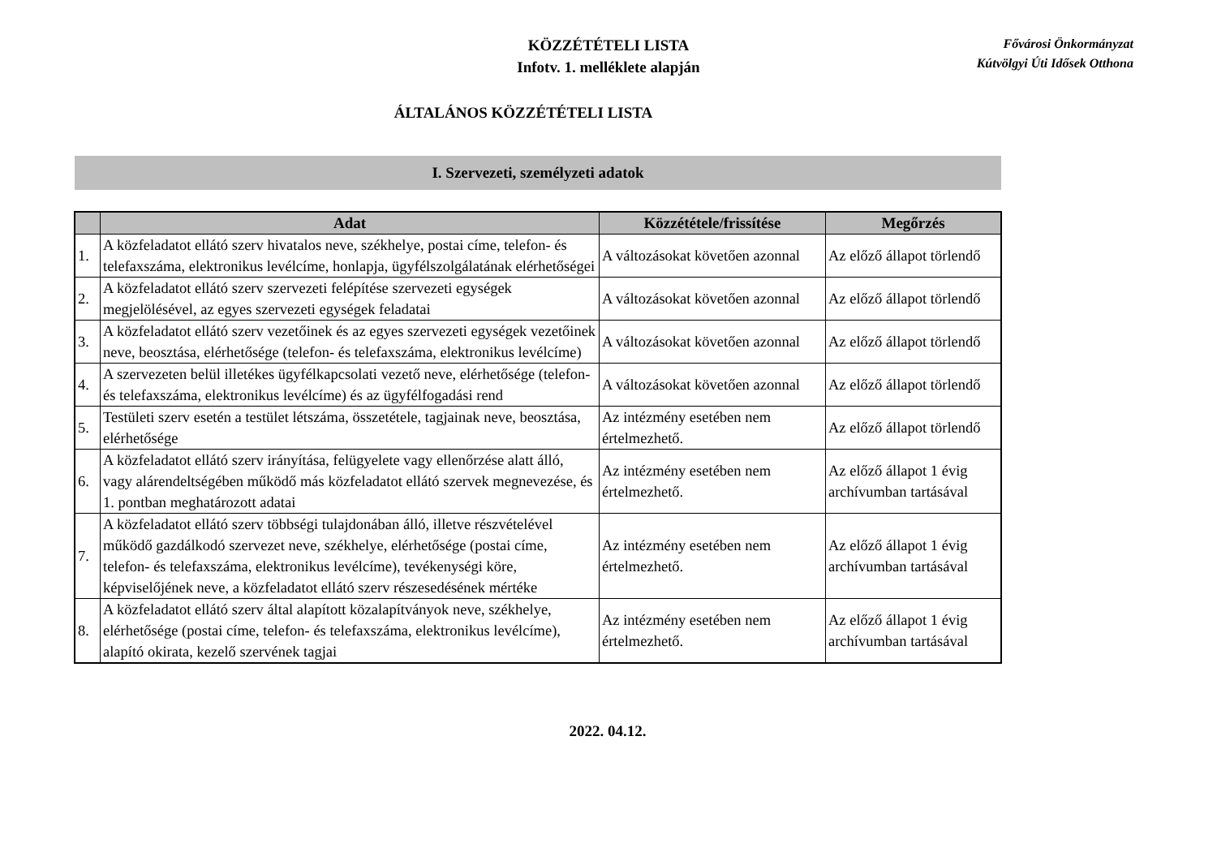KÖZZÉTÉTELI LISTA
Infotv. 1. melléklete alapján
Fővárosi Önkormányzat
Kútvölgyi Úti Idősek Otthona
ÁLTALÁNOS KÖZZÉTÉTELI LISTA
I. Szervezeti, személyzeti adatok
| | Adat | Közzététele/frissítése | Megőrzés |
| --- | --- | --- | --- |
| 1. | A közfeladatot ellátó szerv hivatalos neve, székhelye, postai címe, telefon- és telefaxszáma, elektronikus levélcíme, honlapja, ügyfélszolgálatának elérhetőségei | A változásokat követően azonnal | Az előző állapot törlendő |
| 2. | A közfeladatot ellátó szerv szervezeti felépítése szervezeti egységek megjelölésével, az egyes szervezeti egységek feladatai | A változásokat követően azonnal | Az előző állapot törlendő |
| 3. | A közfeladatot ellátó szerv vezetőinek és az egyes szervezeti egységek vezetőinek neve, beosztása, elérhetősége (telefon- és telefaxszáma, elektronikus levélcíme) | A változásokat követően azonnal | Az előző állapot törlendő |
| 4. | A szervezeten belül illetékes ügyfélkapcsolati vezető neve, elérhetősége (telefon- és telefaxszáma, elektronikus levélcíme) és az ügyfélfogadási rend | A változásokat követően azonnal | Az előző állapot törlendő |
| 5. | Testületi szerv esetén a testület létszáma, összetétele, tagjainak neve, beosztása, elérhetősége | Az intézmény esetében nem értelmezhető. | Az előző állapot törlendő |
| 6. | A közfeladatot ellátó szerv irányítása, felügyelete vagy ellenőrzése alatt álló, vagy alárendeltségében működő más közfeladatot ellátó szervek megnevezése, és 1. pontban meghatározott adatai | Az intézmény esetében nem értelmezhető. | Az előző állapot 1 évig archívumban tartásával |
| 7. | A közfeladatot ellátó szerv többségi tulajdonában álló, illetve részvételével működő gazdálkodó szervezet neve, székhelye, elérhetősége (postai címe, telefon- és telefaxszáma, elektronikus levélcíme), tevékenységi köre, képviselőjének neve, a közfeladatot ellátó szerv részesedésének mértéke | Az intézmény esetében nem értelmezhető. | Az előző állapot 1 évig archívumban tartásával |
| 8. | A közfeladatot ellátó szerv által alapított közalapítványok neve, székhelye, elérhetősége (postai címe, telefon- és telefaxszáma, elektronikus levélcíme), alapító okirata, kezelő szervének tagjai | Az intézmény esetében nem értelmezhető. | Az előző állapot 1 évig archívumban tartásával |
2022. 04.12.